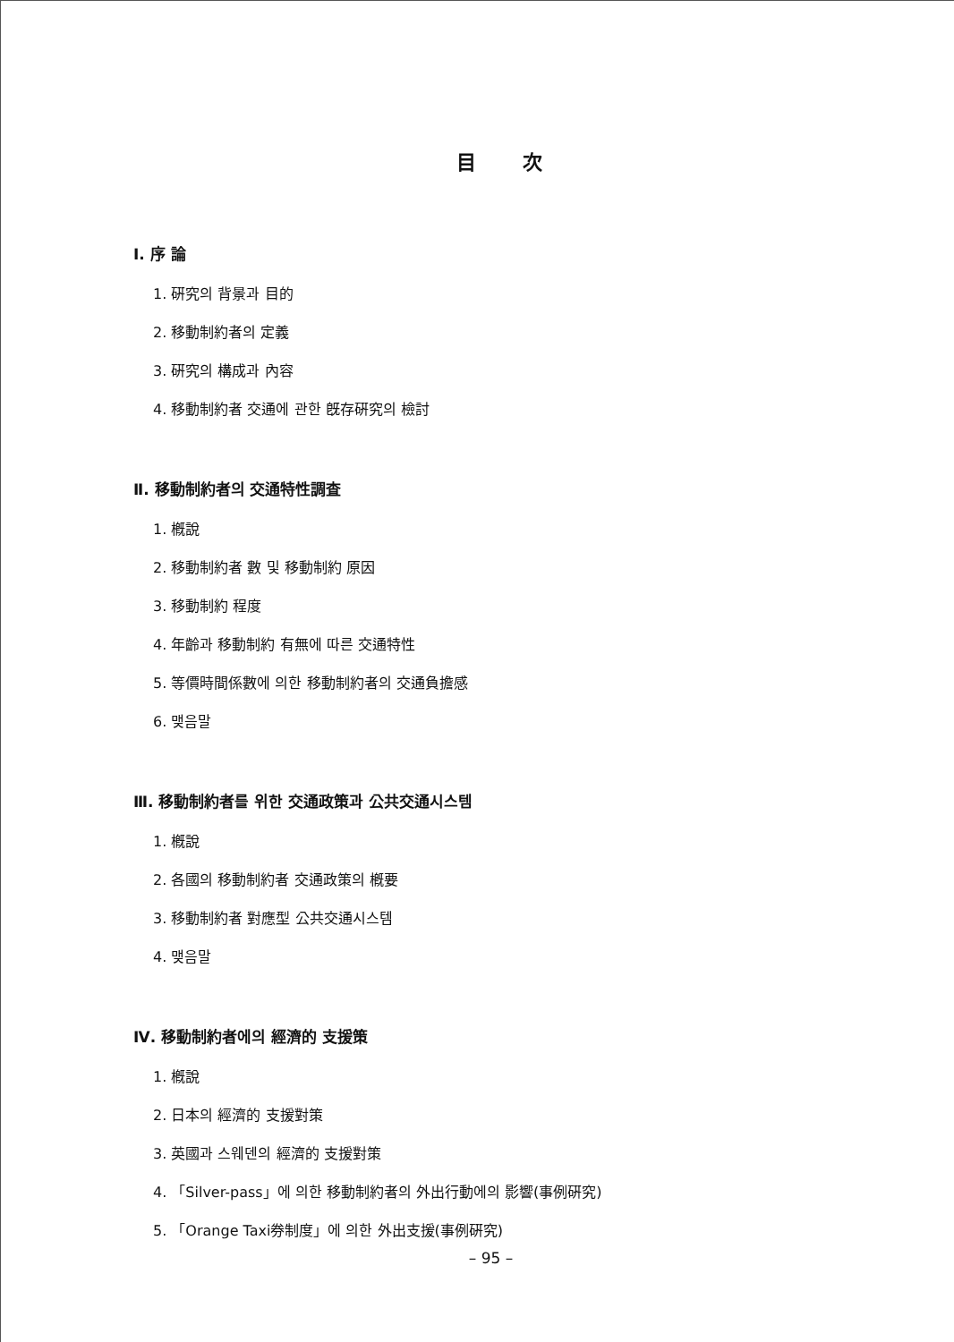目次
Ⅰ. 序 論
1. 硏究의 背景과 目的
2. 移動制約者의 定義
3. 硏究의 構成과 內容
4. 移動制約者 交通에 관한 旣存硏究의 檢討
Ⅱ. 移動制約者의 交通特性調査
1. 槪說
2. 移動制約者 數 및 移動制約 原因
3. 移動制約 程度
4. 年齡과 移動制約 有無에 따른 交通特性
5. 等價時間係數에 의한 移動制約者의 交通負擔感
6. 맺음말
Ⅲ. 移動制約者를 위한 交通政策과 公共交通시스템
1. 槪說
2. 各國의 移動制約者 交通政策의 槪要
3. 移動制約者 對應型 公共交通시스템
4. 맺음말
Ⅳ. 移動制約者에의 經濟的 支援策
1. 槪說
2. 日本의 經濟的 支援對策
3. 英國과 스웨덴의 經濟的 支援對策
4. 「Silver-pass」에 의한 移動制約者의 外出行動에의 影響(事例硏究)
5. 「Orange Taxi券制度」에 의한 外出支援(事例硏究)
– 95 –